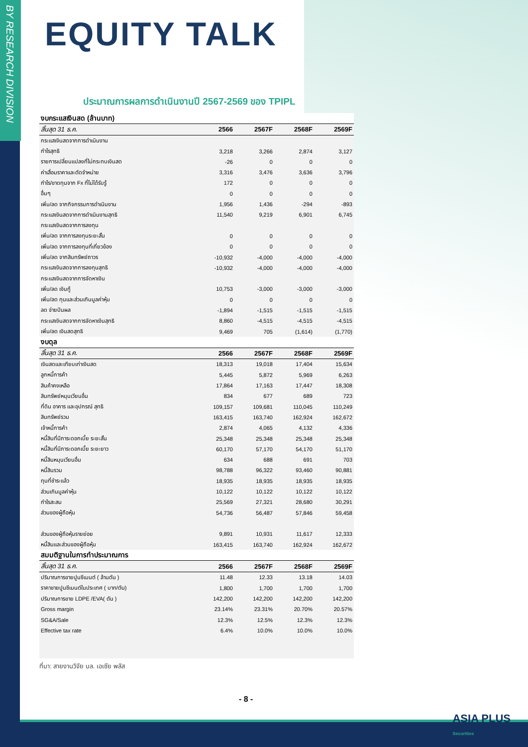BY RESEARCH DIVISION
EQUITY TALK
ประมาณการผลการดำเนินงานปี 2567-2569 ของ TPIPL
| งบกระแสเงินสด (ล้านบาท) | | | | |
| สิ้นสุด 31 ธ.ค. | 2566 | 2567F | 2568F | 2569F |
| กระแสเงินสดจากการดำเนินงาน | | | | |
| กำไรสุทธิ | 3,218 | 3,266 | 2,874 | 3,127 |
| รายการเปลี่ยนแปลงที่ไม่กระทบเงินสด | -26 | 0 | 0 | 0 |
| ค่าเสื่อมราคาและตัดจำหน่าย | 3,316 | 3,476 | 3,636 | 3,796 |
| กำไร/ขาดทุนจาก Fx ที่ไม่ได้รับรู้ | 172 | 0 | 0 | 0 |
| อื่นๆ | 0 | 0 | 0 | 0 |
| เพิ่ม/ลด จากกิจกรรมการดำเนินงาน | 1,956 | 1,436 | -294 | -893 |
| กระแสเงินสดจากการดำเนินงานสุทธิ | 11,540 | 9,219 | 6,901 | 6,745 |
| กระแสเงินสดจากการลงทุน | | | | |
| เพิ่ม/ลด จากการลงทุนระยะสั้น | 0 | 0 | 0 | 0 |
| เพิ่ม/ลด จากการลงทุนที่เกี่ยวข้อง | 0 | 0 | 0 | 0 |
| เพิ่ม/ลด จากสินทรัพย์ถาวร | -10,932 | -4,000 | -4,000 | -4,000 |
| กระแสเงินสดจากการลงทุนสุทธิ | -10,932 | -4,000 | -4,000 | -4,000 |
| กระแสเงินสดจากการจัดหาเงิน | | | | |
| เพิ่ม/ลด เงินกู้ | 10,753 | -3,000 | -3,000 | -3,000 |
| เพิ่ม/ลด ทุนและส่วนเกินมูลค่าหุ้น | 0 | 0 | 0 | 0 |
| ลด จ่ายปันผล | -1,894 | -1,515 | -1,515 | -1,515 |
| กระแสเงินสดจากการจัดหาเงินสุทธิ | 8,860 | -4,515 | -4,515 | -4,515 |
| เพิ่ม/ลด เงินสดสุทธิ | 9,469 | 705 | (1,614) | (1,770) |
| งบดุล | | | | |
| สิ้นสุด 31 ธ.ค. | 2566 | 2567F | 2568F | 2569F |
| เงินสดและเทียบเท่าเงินสด | 18,313 | 19,018 | 17,404 | 15,634 |
| ลูกหนี้การค้า | 5,445 | 5,872 | 5,969 | 6,263 |
| สินค้าคงเหลือ | 17,864 | 17,163 | 17,447 | 18,308 |
| สินทรัพย์หมุนเวียนอื่น | 834 | 677 | 689 | 723 |
| ที่ดิน อาคาร และอุปกรณ์ สุทธิ | 109,157 | 109,681 | 110,045 | 110,249 |
| สินทรัพย์รวม | 163,415 | 163,740 | 162,924 | 162,672 |
| เจ้าหนี้การค้า | 2,874 | 4,065 | 4,132 | 4,336 |
| หนี้สินที่มีภาระดอกเบี้ย ระยะสั้น | 25,348 | 25,348 | 25,348 | 25,348 |
| หนี้สินที่มีภาระดอกเบี้ย ระยะยาว | 60,170 | 57,170 | 54,170 | 51,170 |
| หนี้สินหมุนเวียนอื่น | 634 | 688 | 691 | 703 |
| หนี้สินรวม | 98,788 | 96,322 | 93,460 | 90,881 |
| ทุนที่ชำระแล้ว | 18,935 | 18,935 | 18,935 | 18,935 |
| ส่วนเกินมูลค่าหุ้น | 10,122 | 10,122 | 10,122 | 10,122 |
| กำไรสะสม | 25,569 | 27,321 | 28,680 | 30,291 |
| ส่วนของผู้ถือหุ้น | 54,736 | 56,487 | 57,846 | 59,458 |
| ส่วนของผู้ถือหุ้นรายย่อย | 9,891 | 10,931 | 11,617 | 12,333 |
| หนี้สินและส่วนของผู้ถือหุ้น | 163,415 | 163,740 | 162,924 | 162,672 |
| สมมติฐานในการทำประมาณการ | | | | |
| สิ้นสุด 31 ธ.ค. | 2566 | 2567F | 2568F | 2569F |
| ปริมาณการขายปูนซีเมนต์ ( ล้านตัน ) | 11.48 | 12.33 | 13.18 | 14.03 |
| ราคาขายปูนซีเมนต์ในประเทศ ( บาท/ตัน) | 1,800 | 1,700 | 1,700 | 1,700 |
| ปริมาณการขาย LDPE /EVA( ตัน ) | 142,200 | 142,200 | 142,200 | 142,200 |
| Gross margin | 23.14% | 23.31% | 20.70% | 20.57% |
| SG&A/Sale | 12.3% | 12.5% | 12.3% | 12.3% |
| Effective tax rate | 6.4% | 10.0% | 10.0% | 10.0% |
ที่มา: สายงานวิจัย บล. เอเซีย พลัส
- 8 -
ASIA PLUS
Securities